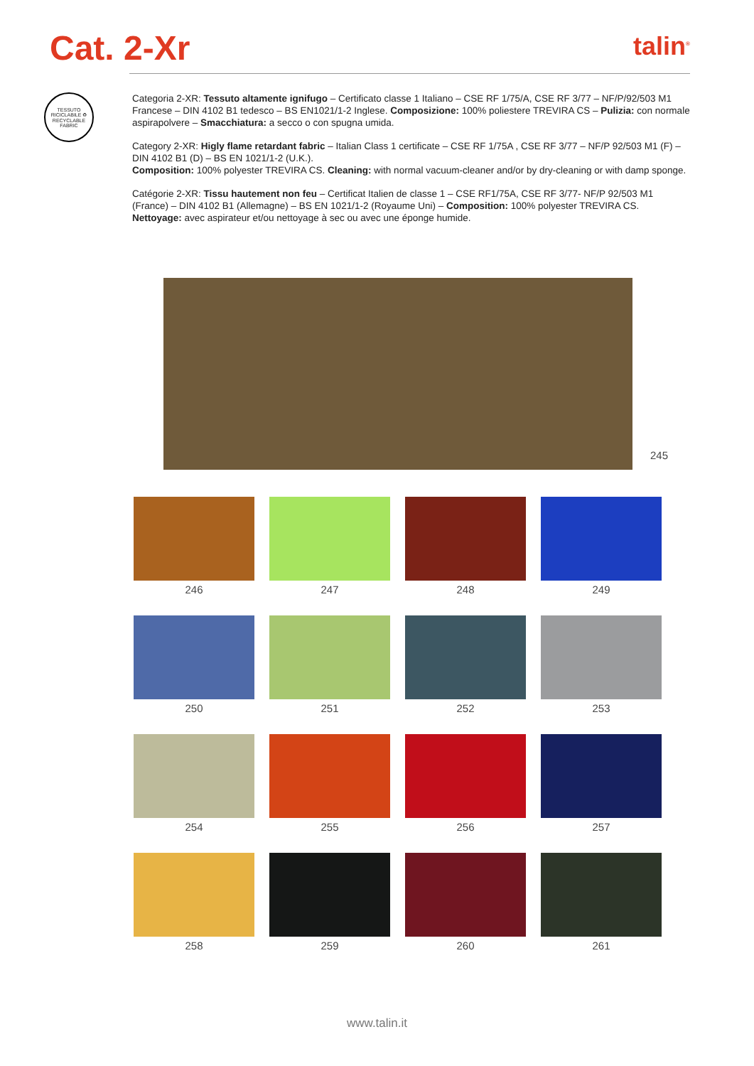Cat. 2-Xr
talin<sup>®</sup>
TESSUTO RICICLABILE ♻ RECYCLABLE FABRIC
Categoria 2-XR: Tessuto altamente ignifugo – Certificato classe 1 Italiano – CSE RF 1/75/A, CSE RF 3/77 – NF/P/92/503 M1 Francese – DIN 4102 B1 tedesco – BS EN1021/1-2 Inglese. Composizione: 100% poliestere TREVIRA CS – Pulizia: con normale aspirapolvere – Smacchiatura: a secco o con spugna umida.
Category 2-XR: Higly flame retardant fabric – Italian Class 1 certificate – CSE RF 1/75A , CSE RF 3/77 – NF/P 92/503 M1 (F) – DIN 4102 B1 (D) – BS EN 1021/1-2 (U.K.).
Composition: 100% polyester TREVIRA CS. Cleaning: with normal vacuum-cleaner and/or by dry-cleaning or with damp sponge.
Catégorie 2-XR: Tissu hautement non feu – Certificat Italien de classe 1 – CSE RF1/75A, CSE RF 3/77- NF/P 92/503 M1 (France) – DIN 4102 B1 (Allemagne) – BS EN 1021/1-2 (Royaume Uni) – Composition: 100% polyester TREVIRA CS. Nettoyage: avec aspirateur et/ou nettoyage à sec ou avec une éponge humide.
245
246
247
248
249
250
251
252
253
254
255
256
257
258
259
260
261
www.talin.it